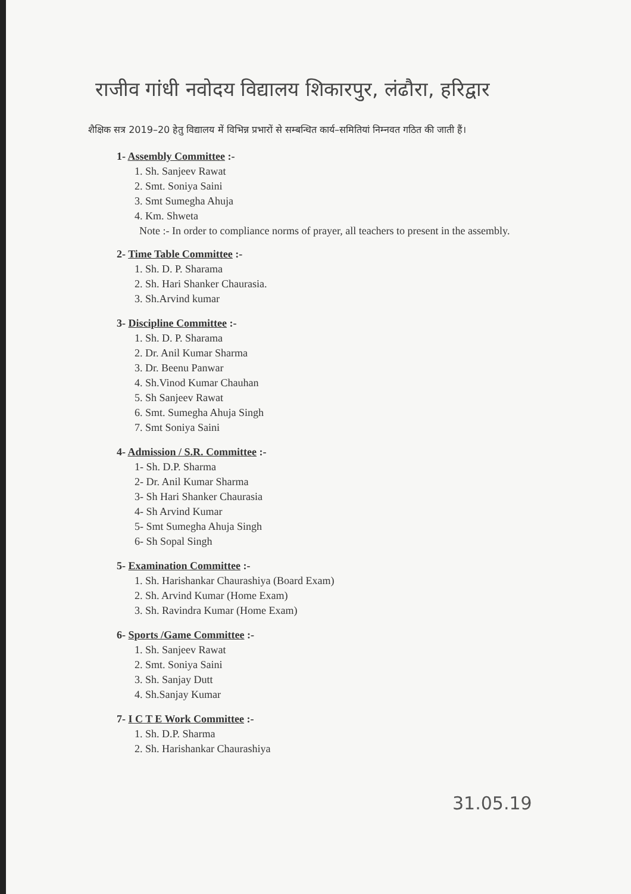राजीव गांधी नवोदय विद्यालय शिकारपुर, लंढौरा, हरिद्वार
शैक्षिक सत्र 2019–20 हेतु विद्यालय में विभिन्न प्रभारों से सम्बन्धित कार्य–समितियां निम्नवत गठित की जाती हैं।
1- Assembly Committee :-
1. Sh. Sanjeev Rawat
2. Smt. Soniya Saini
3. Smt Sumegha Ahuja
4. Km. Shweta
Note :- In order to compliance norms of prayer, all teachers to present in the assembly.
2- Time Table Committee :-
1. Sh. D. P. Sharama
2. Sh. Hari Shanker Chaurasia.
3. Sh.Arvind kumar
3- Discipline Committee :-
1. Sh. D. P. Sharama
2. Dr. Anil Kumar Sharma
3. Dr. Beenu Panwar
4. Sh.Vinod Kumar Chauhan
5. Sh Sanjeev Rawat
6. Smt. Sumegha Ahuja Singh
7. Smt Soniya Saini
4- Admission / S.R. Committee :-
1- Sh. D.P. Sharma
2- Dr. Anil Kumar Sharma
3- Sh Hari Shanker Chaurasia
4- Sh Arvind Kumar
5- Smt Sumegha Ahuja Singh
6- Sh Sopal Singh
5- Examination Committee :-
1. Sh. Harishankar Chaurashiya (Board Exam)
2. Sh. Arvind Kumar (Home Exam)
3. Sh. Ravindra Kumar (Home Exam)
6- Sports /Game Committee :-
1. Sh. Sanjeev Rawat
2. Smt. Soniya Saini
3. Sh. Sanjay Dutt
4. Sh.Sanjay Kumar
7- I C T E Work Committee :-
1. Sh. D.P. Sharma
2. Sh. Harishankar Chaurashiya
31.05.19